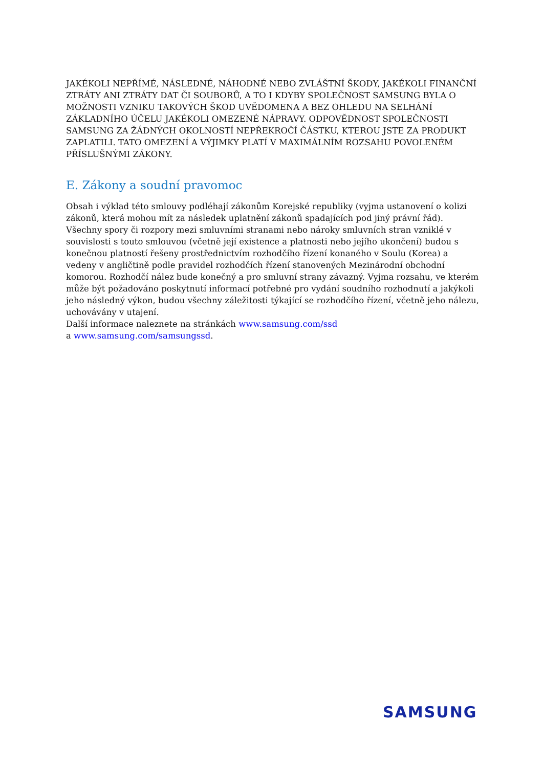JAKÉKOLI NEPŘÍMÉ, NÁSLEDNÉ, NÁHODNÉ NEBO ZVLÁŠTNÍ ŠKODY, JAKÉKOLI FINANČNÍ ZTRÁTY ANI ZTRÁTY DAT ČI SOUBORŮ, A TO I KDYBY SPOLEČNOST SAMSUNG BYLA O MOŽNOSTI VZNIKU TAKOVÝCH ŠKOD UVĚDOMENA A BEZ OHLEDU NA SELHÁNÍ ZÁKLADNÍHO ÚČELU JAKÉKOLI OMEZENÉ NÁPRAVY. ODPOVĚDNOST SPOLEČNOSTI SAMSUNG ZA ŽÁDNÝCH OKOLNOSTÍ NEPŘEKROČÍ ČÁSTKU, KTEROU JSTE ZA PRODUKT ZAPLATILI. TATO OMEZENÍ A VÝJIMKY PLATÍ V MAXIMÁLNÍM ROZSAHU POVOLENÉM PŘÍSLUŠNÝMI ZÁKONY.
E. Zákony a soudní pravomoc
Obsah i výklad této smlouvy podléhají zákonům Korejské republiky (vyjma ustanovení o kolizi zákonů, která mohou mít za následek uplatnění zákonů spadajících pod jiný právní řád). Všechny spory či rozpory mezi smluvními stranami nebo nároky smluvních stran vzniklé v souvislosti s touto smlouvou (včetně její existence a platnosti nebo jejího ukončení) budou s konečnou platností řešeny prostřednictvím rozhodčího řízení konaného v Soulu (Korea) a vedeny v angličtině podle pravidel rozhodčích řízení stanovených Mezinárodní obchodní komorou. Rozhodčí nález bude konečný a pro smluvní strany závazný. Vyjma rozsahu, ve kterém může být požadováno poskytnutí informací potřebné pro vydání soudního rozhodnutí a jakýkoli jeho následný výkon, budou všechny záležitosti týkající se rozhodčího řízení, včetně jeho nálezu, uchovávány v utajení.
Další informace naleznete na stránkách www.samsung.com/ssd
a www.samsung.com/samsungssd.
SAMSUNG